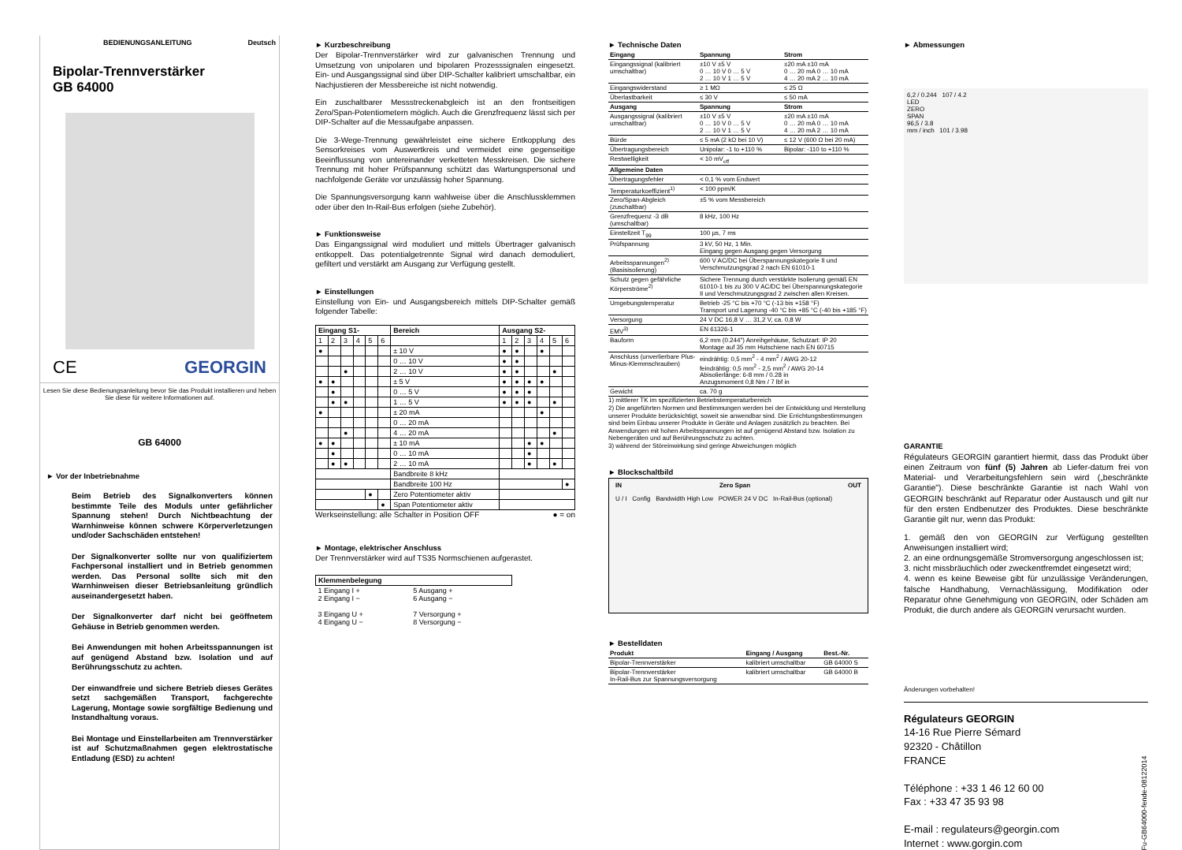BEDIENUNGSANLEITUNG Deutsch
Bipolar-Trennverstärker
GB 64000
CE GEORGIN
Lesen Sie diese Bedienungsanleitung bevor Sie das Produkt installieren und heben Sie diese für weitere Informationen auf.
GB 64000
► Vor der Inbetriebnahme
Beim Betrieb des Signalkonverters können bestimmte Teile des Moduls unter gefährlicher Spannung stehen! Durch Nichtbeachtung der Warnhinweise können schwere Körperverletzungen und/oder Sachschäden entstehen!
Der Signalkonverter sollte nur von qualifiziertem Fachpersonal installiert und in Betrieb genommen werden. Das Personal sollte sich mit den Warnhinweisen dieser Betriebsanleitung gründlich auseinandergesetzt haben.
Der Signalkonverter darf nicht bei geöffnetem Gehäuse in Betrieb genommen werden.
Bei Anwendungen mit hohen Arbeitsspannungen ist auf genügend Abstand bzw. Isolation und auf Berührungsschutz zu achten.
Der einwandfreie und sichere Betrieb dieses Gerätes setzt sachgemäßen Transport, fachgerechte Lagerung, Montage sowie sorgfältige Bedienung und Instandhaltung voraus.
Bei Montage und Einstellarbeiten am Trennverstärker ist auf Schutzmaßnahmen gegen elektrostatische Entladung (ESD) zu achten!
► Kurzbeschreibung
Der Bipolar-Trennverstärker wird zur galvanischen Trennung und Umsetzung von unipolaren und bipolaren Prozesssignalen eingesetzt. Ein- und Ausgangssignal sind über DIP-Schalter kalibriert umschaltbar, ein Nachjustieren der Messbereiche ist nicht notwendig.
Ein zuschaltbarer Messstreckenabgleich ist an den frontseitigen Zero/Span-Potentiometern möglich. Auch die Grenzfrequenz lässt sich per DIP-Schalter auf die Messaufgabe anpassen.
Die 3-Wege-Trennung gewährleistet eine sichere Entkopplung des Sensorkreises vom Auswertkreis und vermeidet eine gegenseitige Beeinflussung von untereinander verketteten Messkreisen. Die sichere Trennung mit hoher Prüfspannung schützt das Wartungspersonal und nachfolgende Geräte vor unzulässig hoher Spannung.
Die Spannungsversorgung kann wahlweise über die Anschlussklemmen oder über den In-Rail-Bus erfolgen (siehe Zubehör).
► Funktionsweise
Das Eingangssignal wird moduliert und mittels Übertrager galvanisch entkoppelt. Das potentialgetrennte Signal wird danach demoduliert, gefiltert und verstärkt am Ausgang zur Verfügung gestellt.
► Einstellungen
Einstellung von Ein- und Ausgangsbereich mittels DIP-Schalter gemäß folgender Tabelle:
| Eingang S1- | | | | | | Bereich | Ausgang S2- | | | | | |
| --- | --- | --- | --- | --- | --- | --- | --- | --- | --- | --- | --- | --- |
| 1 | 2 | 3 | 4 | 5 | 6 | | 1 | 2 | 3 | 4 | 5 | 6 |
| ● | | | | | | ± 10 V | ● | ● | | ● | | |
| | | | | | | 0 … 10 V | ● | ● | | | | |
| | | ● | | | | 2 … 10 V | ● | ● | | | ● | |
| ● | ● | | | | | ± 5 V | ● | ● | ● | ● | | |
| | ● | | | | | 0 … 5 V | ● | ● | ● | | | |
| | ● | ● | | | | 1 … 5 V | ● | ● | ● | | ● | |
| ● | | | | | | ± 20 mA | | | | ● | | |
| | | | | | | 0 … 20 mA | | | | | | |
| | | ● | | | | 4 … 20 mA | | | | | ● | |
| ● | ● | | | | | ± 10 mA | | | ● | ● | | |
| | ● | | | | | 0 … 10 mA | | | ● | | | |
| | ● | ● | | | | 2 … 10 mA | | | ● | | ● | |
| | | | | | | Bandbreite 8 kHz | | | | | | |
| | | | | | | Bandbreite 100 Hz | | | | | | ● |
| | | | | ● | | Zero Potentiometer aktiv | | | | | | |
| | | | | | ● | Span Potentiometer aktiv | | | | | | |
Werkseinstellung: alle Schalter in Position OFF ● = on
► Montage, elektrischer Anschluss
Der Trennverstärker wird auf TS35 Normschienen aufgerastet.
| Klemmenbelegung | |
| --- | --- |
| 1 Eingang I + 2 Eingang I − 3 Eingang U + 4 Eingang U − | 5 Ausgang + 6 Ausgang − 7 Versorgung + 8 Versorgung − |
► Technische Daten
| Eingang | Spannung | Strom |
| --- | --- | --- |
| Eingangssignal (kalibriert umschaltbar) | ±10 V ±5 V 0 … 10 V 0 … 5 V 2 … 10 V 1 … 5 V | ±20 mA ±10 mA 0 … 20 mA 0 … 10 mA 4 … 20 mA 2 … 10 mA |
| Eingangswiderstand | ≥ 1 MΩ | ≤ 25 Ω |
| Überlastbarkeit | ≤ 30 V | ≤ 50 mA |
| Ausgang | Spannung | Strom |
| Ausgangssignal (kalibriert umschaltbar) | ±10 V ±5 V 0 … 10 V 0 … 5 V 2 … 10 V 1 … 5 V | ±20 mA ±10 mA 0 … 20 mA 0 … 10 mA 4 … 20 mA 2 … 10 mA |
| Bürde | ≤ 5 mA (2 kΩ bei 10 V) | ≤ 12 V (600 Ω bei 20 mA) |
| Übertragungsbereich | Unipolar: -1 to +110 % | Bipolar: -110 to +110 % |
| Restwelligkeit | < 10 mV<sub>eff</sub> | |
| Allgemeine Daten | | |
| Übertragungsfehler | < 0,1 % vom Endwert | |
| Temperaturkoeffizient<sup>1)</sup> | < 100 ppm/K | |
| Zero/Span-Abgleich (zuschaltbar) | ±5 % vom Messbereich | |
| Grenzfrequenz -3 dB (umschaltbar) | 8 kHz, 100 Hz | |
| Einstellzeit T<sub>99</sub> | 100 µs, 7 ms | |
| Prüfspannung | 3 kV, 50 Hz, 1 Min. Eingang gegen Ausgang gegen Versorgung | |
| Arbeitsspannungen<sup>2)</sup> (Basisisolierung) | 600 V AC/DC bei Überspannungskategorie II und Verschmutzungsgrad 2 nach EN 61010-1 | |
| Schutz gegen gefährliche Körperströme<sup>2)</sup> | Sichere Trennung durch verstärkte Isolierung gemäß EN 61010-1 bis zu 300 V AC/DC bei Überspannungskategorie II und Verschmutzungsgrad 2 zwischen allen Kreisen. | |
| Umgebungstemperatur | Betrieb -25 °C bis +70 °C (-13 bis +158 °F) Transport und Lagerung -40 °C bis +85 °C (-40 bis +185 °F) | |
| Versorgung | 24 V DC 16,8 V … 31,2 V, ca. 0,8 W | |
| EMV<sup>3)</sup> | EN 61326-1 | |
| Bauform | 6,2 mm (0.244") Anreihgehäuse, Schutzart: IP 20 Montage auf 35 mm Hutschiene nach EN 60715 | |
| Anschluss (unverlierbare Plus-Minus-Klemmschrauben) | eindrähtig: 0,5 mm<sup>2</sup> - 4 mm<sup>2</sup> / AWG 20-12 feindrähtig: 0,5 mm<sup>2</sup> - 2,5 mm<sup>2</sup> / AWG 20-14 Abisolierlänge: 6-8 mm / 0.28 in Anzugsmoment 0,8 Nm / 7 lbf in | |
| Gewicht | ca. 70 g | |
1) mittlerer TK im spezifizierten Betriebstemperaturbereich
2) Die angeführten Normen und Bestimmungen werden bei der Entwicklung und Herstellung unserer Produkte berücksichtigt, soweit sie anwendbar sind. Die Errichtungsbestimmungen sind beim Einbau unserer Produkte in Geräte und Anlagen zusätzlich zu beachten. Bei Anwendungen mit hohen Arbeitsspannungen ist auf genügend Abstand bzw. Isolation zu Nebengeräten und auf Berührungsschutz zu achten.
3) während der Störeinwirkung sind geringe Abweichungen möglich
► Blockschaltbild
IN Zero Span OUT
U / I Config Bandwidth High Low POWER 24 V DC In-Rail-Bus (optional)
► Bestelldaten
| Produkt | Eingang / Ausgang | Best.-Nr. |
| --- | --- | --- |
| Bipolar-Trennverstärker | kalibriert umschaltbar | GB 64000 S |
| Bipolar-Trennverstärker In-Rail-Bus zur Spannungsversorgung | kalibriert umschaltbar | GB 64000 B |
► Abmessungen
6,2 / 0.244 107 / 4.2
LED
ZERO
SPAN
96,5 / 3.8
mm / inch 101 / 3.98
GARANTIE
Régulateurs GEORGIN garantiert hiermit, dass das Produkt über einen Zeitraum von fünf (5) Jahren ab Liefer-datum frei von Material- und Verarbeitungsfehlern sein wird („beschränkte Garantie"). Diese beschränkte Garantie ist nach Wahl von GEORGIN beschränkt auf Reparatur oder Austausch und gilt nur für den ersten Endbenutzer des Produktes. Diese beschränkte Garantie gilt nur, wenn das Produkt:
1. gemäß den von GEORGIN zur Verfügung gestellten Anweisungen installiert wird;
2. an eine ordnungsgemäße Stromversorgung angeschlossen ist;
3. nicht missbräuchlich oder zweckentfremdet eingesetzt wird;
4. wenn es keine Beweise gibt für unzulässige Veränderungen, falsche Handhabung, Vernachlässigung, Modifikation oder Reparatur ohne Genehmigung von GEORGIN, oder Schäden am Produkt, die durch andere als GEORGIN verursacht wurden.
Änderungen vorbehalten!
Régulateurs GEORGIN
14-16 Rue Pierre Sémard
92320 - Châtillon
FRANCE
Téléphone : +33 1 46 12 60 00
Fax : +33 47 35 93 98
E-mail : regulateurs@georgin.com
Internet : www.gorgin.com
Fu-GB64000-fende-08122014